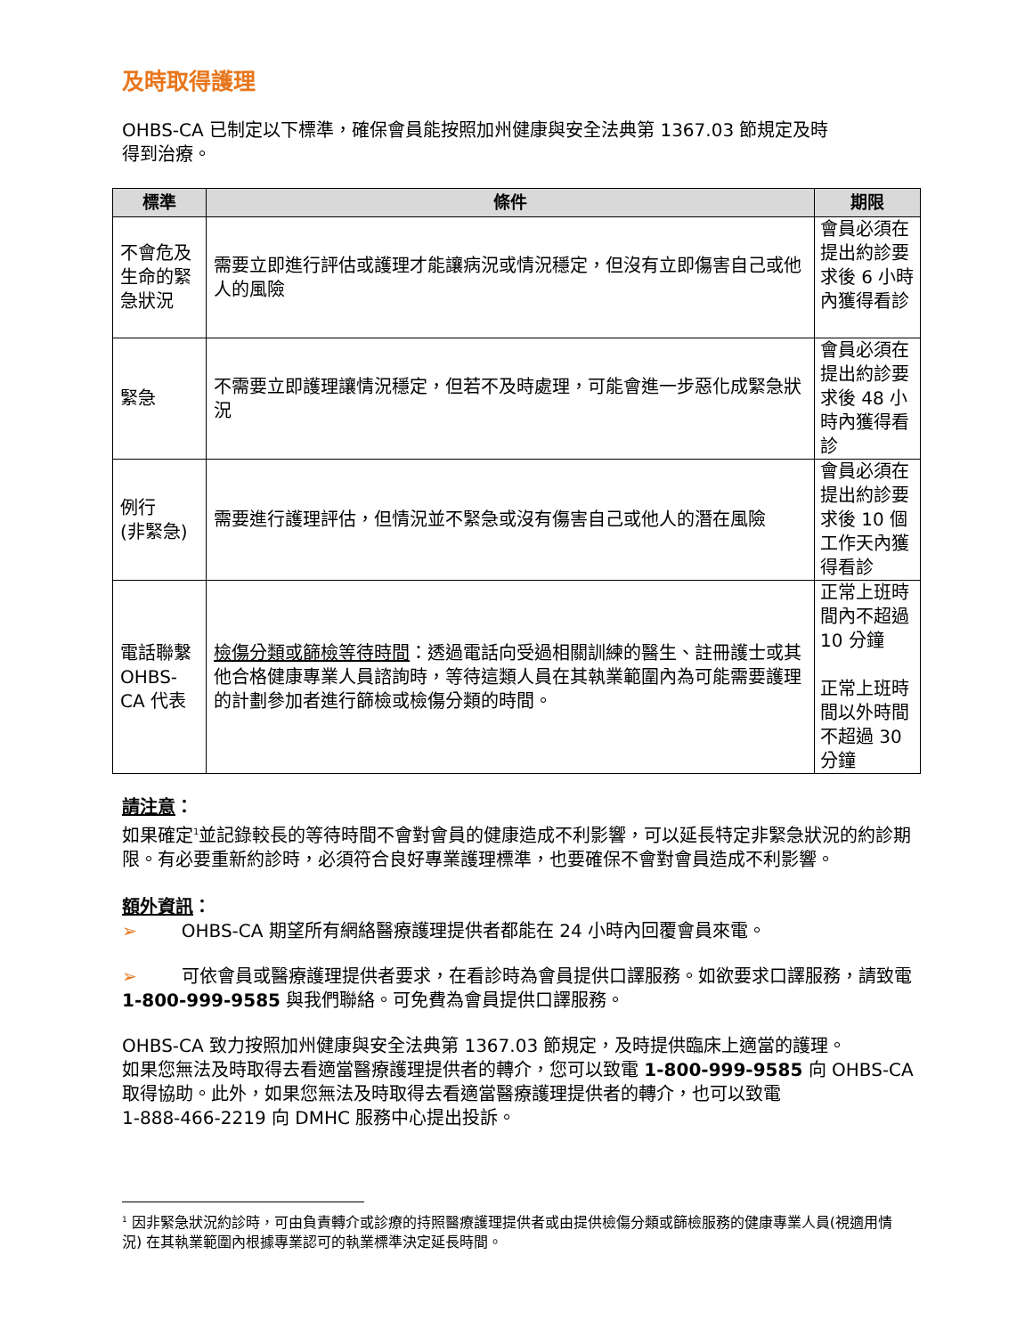及時取得護理
OHBS-CA 已制定以下標準，確保會員能按照加州健康與安全法典第 1367.03 節規定及時
得到治療。
| 標準 | 條件 | 期限 |
| --- | --- | --- |
| 不會危及生命的緊急狀況 | 需要立即進行評估或護理才能讓病況或情況穩定，但沒有立即傷害自己或他人的風險 | 會員必須在提出約診要求後 6 小時內獲得看診 |
| 緊急 | 不需要立即護理讓情況穩定，但若不及時處理，可能會進一步惡化成緊急狀況 | 會員必須在提出約診要求後 48 小時內獲得看診 |
| 例行 (非緊急) | 需要進行護理評估，但情況並不緊急或沒有傷害自己或他人的潛在風險 | 會員必須在提出約診要求後 10 個工作天內獲得看診 |
| 電話聯繫 OHBS-CA 代表 | 檢傷分類或篩檢等待時間 ：透過電話向受過相關訓練的醫生、註冊護士或其他合格健康專業人員諮詢時，等待這類人員在其執業範圍內為可能需要護理的計劃參加者進行篩檢或檢傷分類的時間。 | 正常上班時間內不超過 10 分鐘 正常上班時間以外時間不超過 30 分鐘 |
請注意：
如果確定<sup>1</sup>並記錄較長的等待時間不會對會員的健康造成不利影響，可以延長特定非緊急狀況的約診期限。有必要重新約診時，必須符合良好專業護理標準，也要確保不會對會員造成不利影響。
額外資訊：
➢ OHBS-CA 期望所有網絡醫療護理提供者都能在 24 小時內回覆會員來電。
➢ 可依會員或醫療護理提供者要求，在看診時為會員提供口譯服務。如欲要求口譯服務，請致電 1-800-999-9585 與我們聯絡。可免費為會員提供口譯服務。
OHBS-CA 致力按照加州健康與安全法典第 1367.03 節規定，及時提供臨床上適當的護理。
如果您無法及時取得去看適當醫療護理提供者的轉介，您可以致電 1-800-999-9585 向 OHBS-CA 取得協助。此外，如果您無法及時取得去看適當醫療護理提供者的轉介，也可以致電
1-888-466-2219 向 DMHC 服務中心提出投訴。
<sup>1</sup> 因非緊急狀況約診時，可由負責轉介或診療的持照醫療護理提供者或由提供檢傷分類或篩檢服務的健康專業人員(視適用情況) 在其執業範圍內根據專業認可的執業標準決定延長時間。